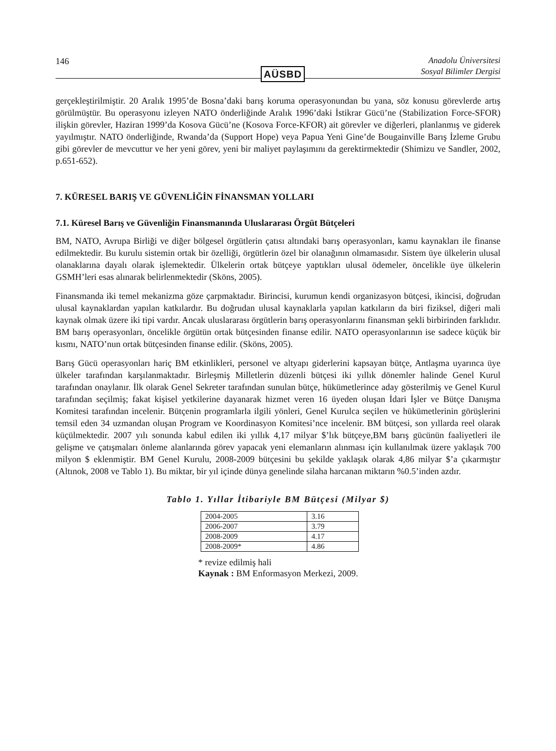146
AÜSBD
Anadolu Üniversitesi
Sosyal Bilimler Dergisi
gerçekleştirilmiştir. 20 Aralık 1995’de Bosna’daki barış koruma operasyonundan bu yana, söz konusu görevlerde artış görülmüştür. Bu operasyonu izleyen NATO önderliğinde Aralık 1996’daki İstikrar Gücü’ne (Stabilization Force-SFOR) ilişkin görevler, Haziran 1999’da Kosova Gücü’ne (Kosova Force-KFOR) ait görevler ve diğerleri, planlanmış ve giderek yayılmıştır. NATO önderliğinde, Rwanda’da (Support Hope) veya Papua Yeni Gine’de Bougainville Barış İzleme Grubu gibi görevler de mevcuttur ve her yeni görev, yeni bir maliyet paylaşımını da gerektirmektedir (Shimizu ve Sandler, 2002, p.651-652).
7. KÜRESEL BARIŞ VE GÜVENLİĞİN FİNANSMAN YOLLARI
7.1. Küresel Barış ve Güvenliğin Finansmanında Uluslararası Örgüt Bütçeleri
BM, NATO, Avrupa Birliği ve diğer bölgesel örgütlerin çatısı altındaki barış operasyonları, kamu kaynakları ile finanse edilmektedir. Bu kurulu sistemin ortak bir özelliği, örgütlerin özel bir olanağının olmamasıdır. Sistem üye ülkelerin ulusal olanaklarına dayalı olarak işlemektedir. Ülkelerin ortak bütçeye yaptıkları ulusal ödemeler, öncelikle üye ülkelerin GSMH’leri esas alınarak belirlenmektedir (Sköns, 2005).
Finansmanda iki temel mekanizma göze çarpmaktadır. Birincisi, kurumun kendi organizasyon bütçesi, ikincisi, doğrudan ulusal kaynaklardan yapılan katkılardır. Bu doğrudan ulusal kaynaklarla yapılan katkıların da biri fiziksel, diğeri mali kaynak olmak üzere iki tipi vardır. Ancak uluslararası örgütlerin barış operasyonlarını finansman şekli birbirinden farklıdır. BM barış operasyonları, öncelikle örgütün ortak bütçesinden finanse edilir. NATO operasyonlarının ise sadece küçük bir kısmı, NATO’nun ortak bütçesinden finanse edilir. (Sköns, 2005).
Barış Gücü operasyonları hariç BM etkinlikleri, personel ve altyapı giderlerini kapsayan bütçe, Antlaşma uyarınca üye ülkeler tarafından karşılanmaktadır. Birleşmiş Milletlerin düzenli bütçesi iki yıllık dönemler halinde Genel Kurul tarafından onaylanır. İlk olarak Genel Sekreter tarafından sunulan bütçe, hükümetlerince aday gösterilmiş ve Genel Kurul tarafından seçilmiş; fakat kişisel yetkilerine dayanarak hizmet veren 16 üyeden oluşan İdari İşler ve Bütçe Danışma Komitesi tarafından incelenir. Bütçenin programlarla ilgili yönleri, Genel Kurulca seçilen ve hükümetlerinin görüşlerini temsil eden 34 uzmandan oluşan Program ve Koordinasyon Komitesi’nce incelenir. BM bütçesi, son yıllarda reel olarak küçülmektedir. 2007 yılı sonunda kabul edilen iki yıllık 4,17 milyar $’lık bütçeye,BM barış gücünün faaliyetleri ile gelişme ve çatışmaları önleme alanlarında görev yapacak yeni elemanların alınması için kullanılmak üzere yaklaşık 700 milyon $ eklenmiştir. BM Genel Kurulu, 2008-2009 bütçesini bu şekilde yaklaşık olarak 4,86 milyar $’a çıkarmıştır (Altınok, 2008 ve Tablo 1). Bu miktar, bir yıl içinde dünya genelinde silaha harcanan miktarın %0.5’inden azdır.
Tablo 1. Yıllar İtibariyle BM Bütçesi (Milyar $)
| 2004-2005 | 3.16 |
| 2006-2007 | 3.79 |
| 2008-2009 | 4.17 |
| 2008-2009* | 4.86 |
* revize edilmiş hali
Kaynak : BM Enformasyon Merkezi, 2009.